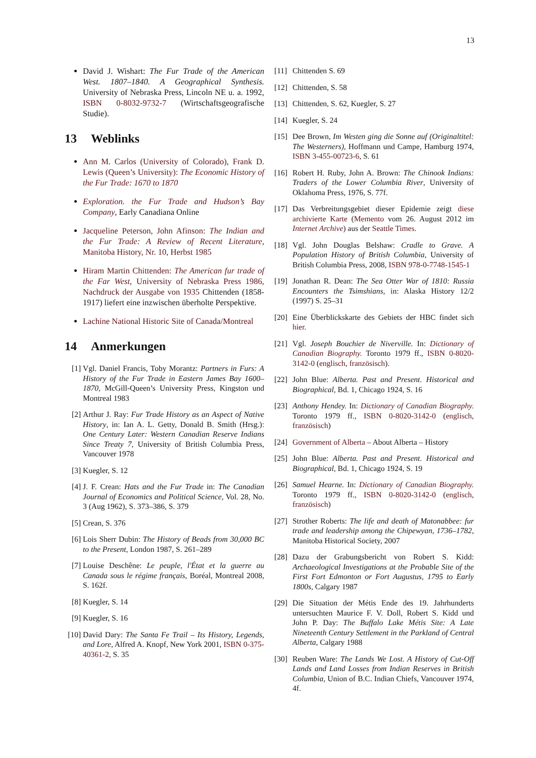13
David J. Wishart: The Fur Trade of the American West. 1807–1840. A Geographical Synthesis. University of Nebraska Press, Lincoln NE u. a. 1992, ISBN 0-8032-9732-7 (Wirtschaftsgeografische Studie).
13 Weblinks
Ann M. Carlos (University of Colorado), Frank D. Lewis (Queen’s University): The Economic History of the Fur Trade: 1670 to 1870
Exploration. the Fur Trade and Hudson’s Bay Company, Early Canadiana Online
Jacqueline Peterson, John Afinson: The Indian and the Fur Trade: A Review of Recent Literature, Manitoba History, Nr. 10, Herbst 1985
Hiram Martin Chittenden: The American fur trade of the Far West, University of Nebraska Press 1986, Nachdruck der Ausgabe von 1935 Chittenden (1858-1917) liefert eine inzwischen überholte Perspektive.
Lachine National Historic Site of Canada/Montreal
14 Anmerkungen
[1] Vgl. Daniel Francis, Toby Morantz: Partners in Furs: A History of the Fur Trade in Eastern James Bay 1600–1870, McGill-Queen’s University Press, Kingston und Montreal 1983
[2] Arthur J. Ray: Fur Trade History as an Aspect of Native History, in: Ian A. L. Getty, Donald B. Smith (Hrsg.): One Century Later: Western Canadian Reserve Indians Since Treaty 7, University of British Columbia Press, Vancouver 1978
[3] Kuegler, S. 12
[4] J. F. Crean: Hats and the Fur Trade in: The Canadian Journal of Economics and Political Science, Vol. 28, No. 3 (Aug 1962), S. 373–386, S. 379
[5] Crean, S. 376
[6] Lois Sherr Dubin: The History of Beads from 30,000 BC to the Present, London 1987, S. 261–289
[7] Louise Deschêne: Le peuple, l'État et la guerre au Canada sous le régime français, Boréal, Montreal 2008, S. 162f.
[8] Kuegler, S. 14
[9] Kuegler, S. 16
[10]
David Dary: The Santa Fe Trail – Its History, Legends, and Lore, Alfred A. Knopf, New York 2001, ISBN 0-375-40361-2, S. 35
[11]
Chittenden S. 69
[12]
Chittenden, S. 58
[13]
Chittenden, S. 62, Kuegler, S. 27
[14]
Kuegler, S. 24
[15]
Dee Brown, Im Westen ging die Sonne auf (Originaltitel: The Westerners), Hoffmann und Campe, Hamburg 1974, ISBN 3-455-00723-6, S. 61
[16]
Robert H. Ruby, John A. Brown: The Chinook Indians: Traders of the Lower Columbia River, University of Oklahoma Press, 1976, S. 77f.
[17]
Das Verbreitungsgebiet dieser Epidemie zeigt diese archivierte Karte (Memento vom 26. August 2012 im Internet Archive) aus der Seattle Times.
[18]
Vgl. John Douglas Belshaw: Cradle to Grave. A Population History of British Columbia, University of British Columbia Press, 2008, ISBN 978-0-7748-1545-1
[19]
Jonathan R. Dean: The Sea Otter War of 1810: Russia Encounters the Tsimshians, in: Alaska History 12/2 (1997) S. 25–31
[20]
Eine Überblickskarte des Gebiets der HBC findet sich hier.
[21]
Vgl. Joseph Bouchier de Niverville. In: Dictionary of Canadian Biography. Toronto 1979 ff., ISBN 0-8020-3142-0 (englisch, französisch).
[22]
John Blue: Alberta. Past and Present. Historical and Biographical, Bd. 1, Chicago 1924, S. 16
[23]
Anthony Hendey. In: Dictionary of Canadian Biography. Toronto 1979 ff., ISBN 0-8020-3142-0 (englisch, französisch)
[24]
Government of Alberta – About Alberta – History
[25]
John Blue: Alberta. Past and Present. Historical and Biographical, Bd. 1, Chicago 1924, S. 19
[26]
Samuel Hearne. In: Dictionary of Canadian Biography. Toronto 1979 ff., ISBN 0-8020-3142-0 (englisch, französisch)
[27]
Strother Roberts: The life and death of Matonabbee: fur trade and leadership among the Chipewyan, 1736–1782, Manitoba Historical Society, 2007
[28]
Dazu der Grabungsbericht von Robert S. Kidd: Archaeological Investigations at the Probable Site of the First Fort Edmonton or Fort Augustus, 1795 to Early 1800s, Calgary 1987
[29]
Die Situation der Métis Ende des 19. Jahrhunderts untersuchten Maurice F. V. Doll, Robert S. Kidd und John P. Day: The Buffalo Lake Métis Site: A Late Nineteenth Century Settlement in the Parkland of Central Alberta, Calgary 1988
[30]
Reuben Ware: The Lands We Lost. A History of Cut-Off Lands and Land Losses from Indian Reserves in British Columbia, Union of B.C. Indian Chiefs, Vancouver 1974, 4f.